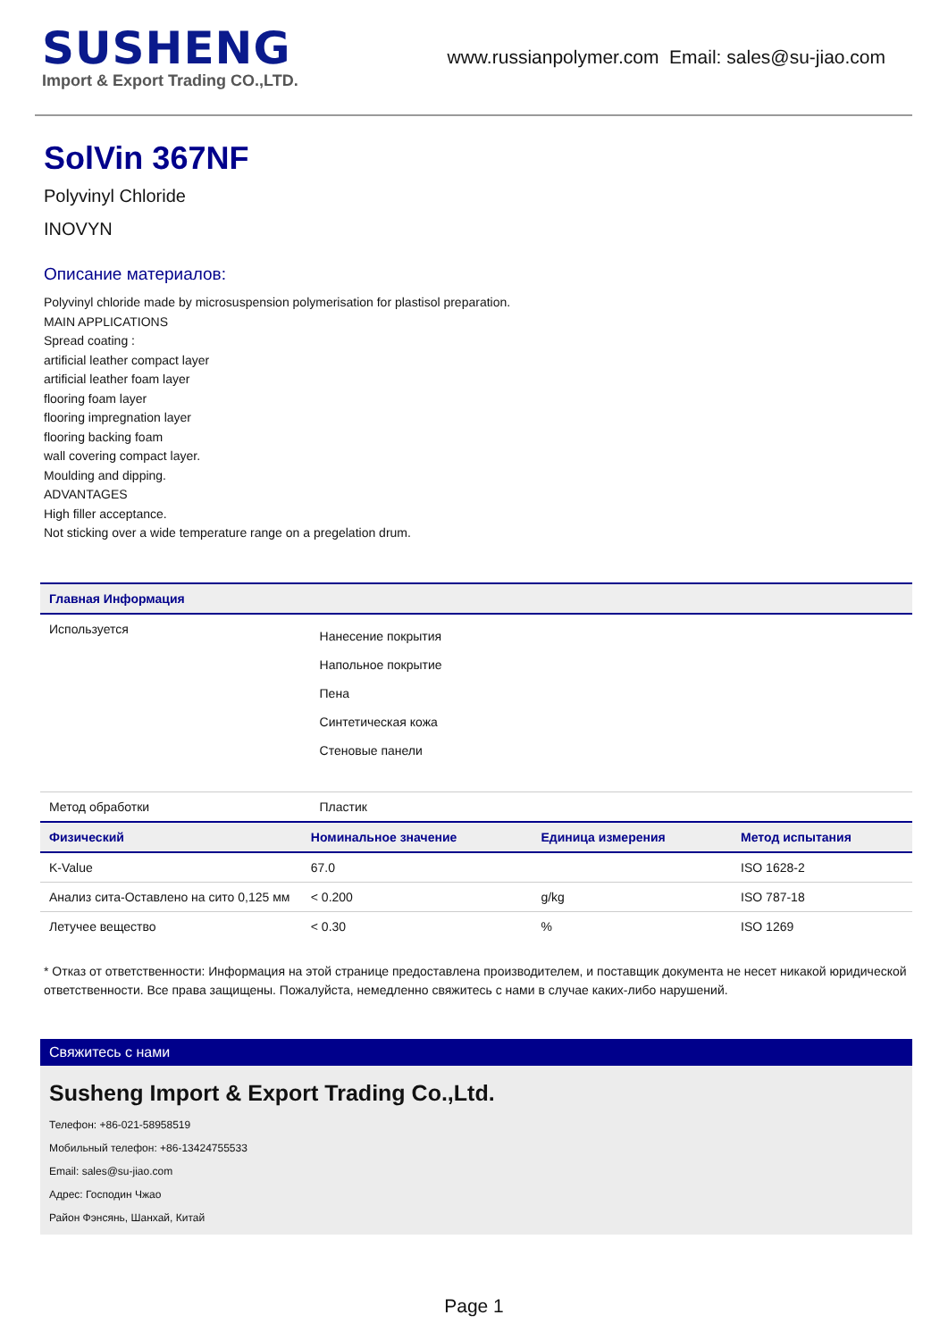SUSHENG
Import & Export Trading CO.,LTD.
www.russianpolymer.com Email: sales@su-jiao.com
SolVin 367NF
Polyvinyl Chloride
INOVYN
Описание материалов:
Polyvinyl chloride made by microsuspension polymerisation for plastisol preparation.
MAIN APPLICATIONS
Spread coating :
artificial leather compact layer
artificial leather foam layer
flooring foam layer
flooring impregnation layer
flooring backing foam
wall covering compact layer.
Moulding and dipping.
ADVANTAGES
High filler acceptance.
Not sticking over a wide temperature range on a pregelation drum.
| Главная Информация | |
| --- | --- |
| Используется | Нанесение покрытия Напольное покрытие Пена Синтетическая кожа Стеновые панели |
| Метод обработки | Пластик |
| Физический | Номинальное значение | Единица измерения | Метод испытания |
| --- | --- | --- | --- |
| K-Value | 67.0 | | ISO 1628-2 |
| Анализ сита-Оставлено на сито 0,125 мм | < 0.200 | g/kg | ISO 787-18 |
| Летучее вещество | < 0.30 | % | ISO 1269 |
* Отказ от ответственности: Информация на этой странице предоставлена производителем, и поставщик документа не несет никакой юридической ответственности. Все права защищены. Пожалуйста, немедленно свяжитесь с нами в случае каких-либо нарушений.
Свяжитесь с нами
Susheng Import & Export Trading Co.,Ltd.
Телефон: +86-021-58958519
Мобильный телефон: +86-13424755533
Email: sales@su-jiao.com
Адрес: Господин Чжао
Район Фэнсянь, Шанхай, Китай
Page 1